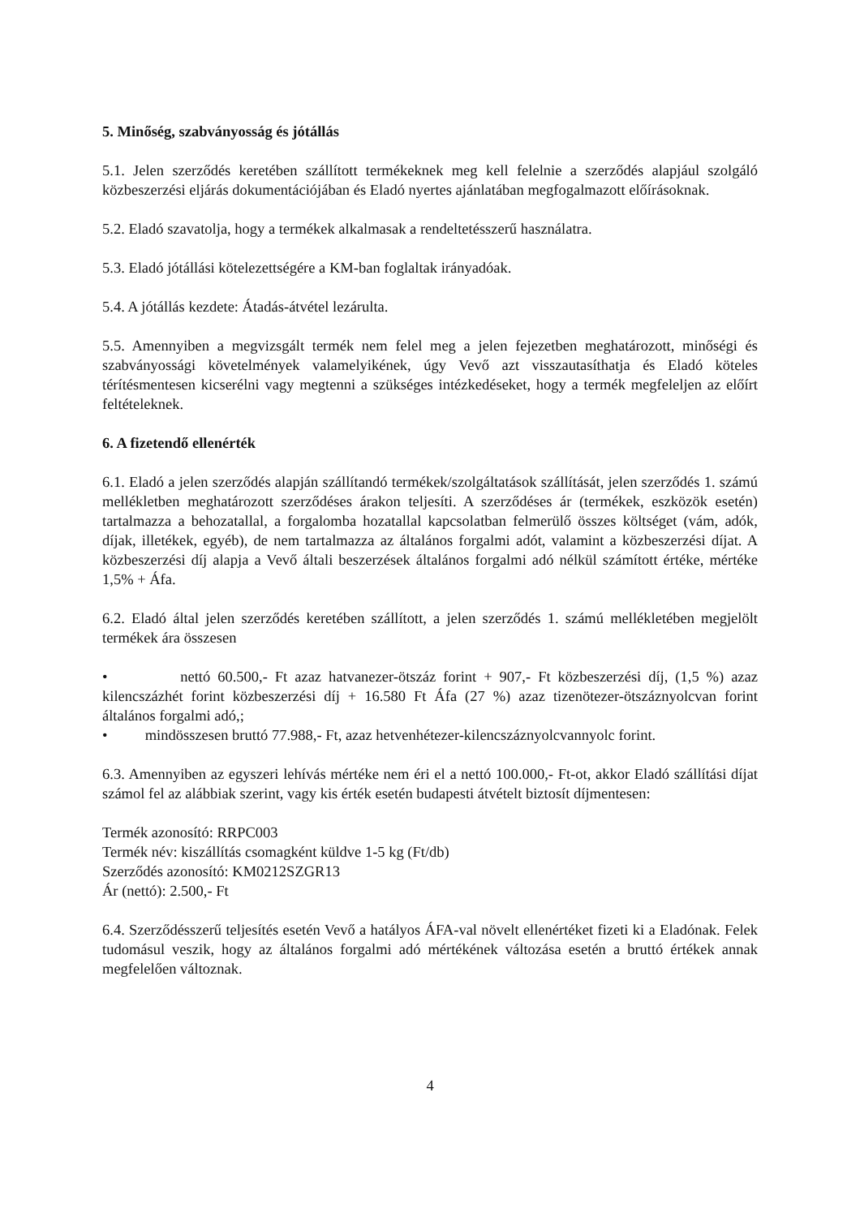5. Minőség, szabványosság és jótállás
5.1. Jelen szerződés keretében szállított termékeknek meg kell felelnie a szerződés alapjául szolgáló közbeszerzési eljárás dokumentációjában és Eladó nyertes ajánlatában megfogalmazott előírásoknak.
5.2. Eladó szavatolja, hogy a termékek alkalmasak a rendeltetésszerű használatra.
5.3. Eladó jótállási kötelezettségére a KM-ban foglaltak irányadóak.
5.4. A jótállás kezdete: Átadás-átvétel lezárulta.
5.5. Amennyiben a megvizsgált termék nem felel meg a jelen fejezetben meghatározott, minőségi és szabványossági követelmények valamelyikének, úgy Vevő azt visszautasíthatja és Eladó köteles térítésmentesen kicserélni vagy megtenni a szükséges intézkedéseket, hogy a termék megfeleljen az előírt feltételeknek.
6. A fizetendő ellenérték
6.1. Eladó a jelen szerződés alapján szállítandó termékek/szolgáltatások szállítását, jelen szerződés 1. számú mellékletben meghatározott szerződéses árakon teljesíti. A szerződéses ár (termékek, eszközök esetén) tartalmazza a behozatallal, a forgalomba hozatallal kapcsolatban felmerülő összes költséget (vám, adók, díjak, illetékek, egyéb), de nem tartalmazza az általános forgalmi adót, valamint a közbeszerzési díjat. A közbeszerzési díj alapja a Vevő általi beszerzések általános forgalmi adó nélkül számított értéke, mértéke 1,5% + Áfa.
6.2. Eladó által jelen szerződés keretében szállított, a jelen szerződés 1. számú mellékletében megjelölt termékek ára összesen
• nettó 60.500,- Ft azaz hatvanezer-ötszáz forint + 907,- Ft közbeszerzési díj, (1,5 %) azaz kilencszázhét forint közbeszerzési díj + 16.580 Ft Áfa (27 %) azaz tizenötezer-ötszáznyolcvan forint általános forgalmi adó,;
• mindösszesen bruttó 77.988,- Ft, azaz hetvenhétezer-kilencszáznyolcvannyolc forint.
6.3. Amennyiben az egyszeri lehívás mértéke nem éri el a nettó 100.000,- Ft-ot, akkor Eladó szállítási díjat számol fel az alábbiak szerint, vagy kis érték esetén budapesti átvételt biztosít díjmentesen:
Termék azonosító: RRPC003
Termék név: kiszállítás csomagként küldve 1-5 kg (Ft/db)
Szerződés azonosító: KM0212SZGR13
Ár (nettó): 2.500,- Ft
6.4. Szerződésszerű teljesítés esetén Vevő a hatályos ÁFA-val növelt ellenértéket fizeti ki a Eladónak. Felek tudomásul veszik, hogy az általános forgalmi adó mértékének változása esetén a bruttó értékek annak megfelelően változnak.
4